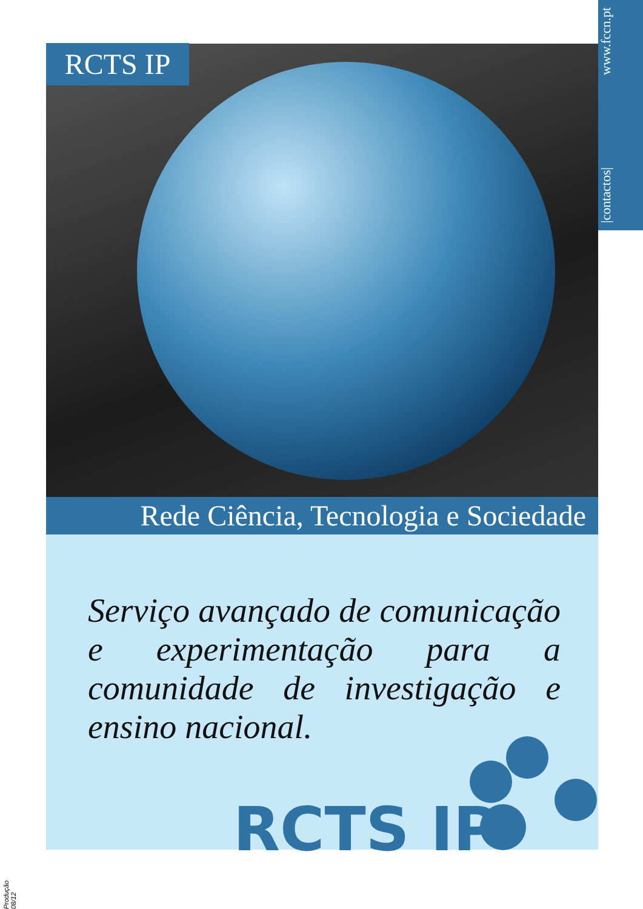|contactos| www.fccn.pt
RCTS IP
Rede Ciência, Tecnologia e Sociedade
Serviço avançado de comunicação e experimentação para a comunidade de investigação e ensino nacional.
RCTS IP
Produção 08/12